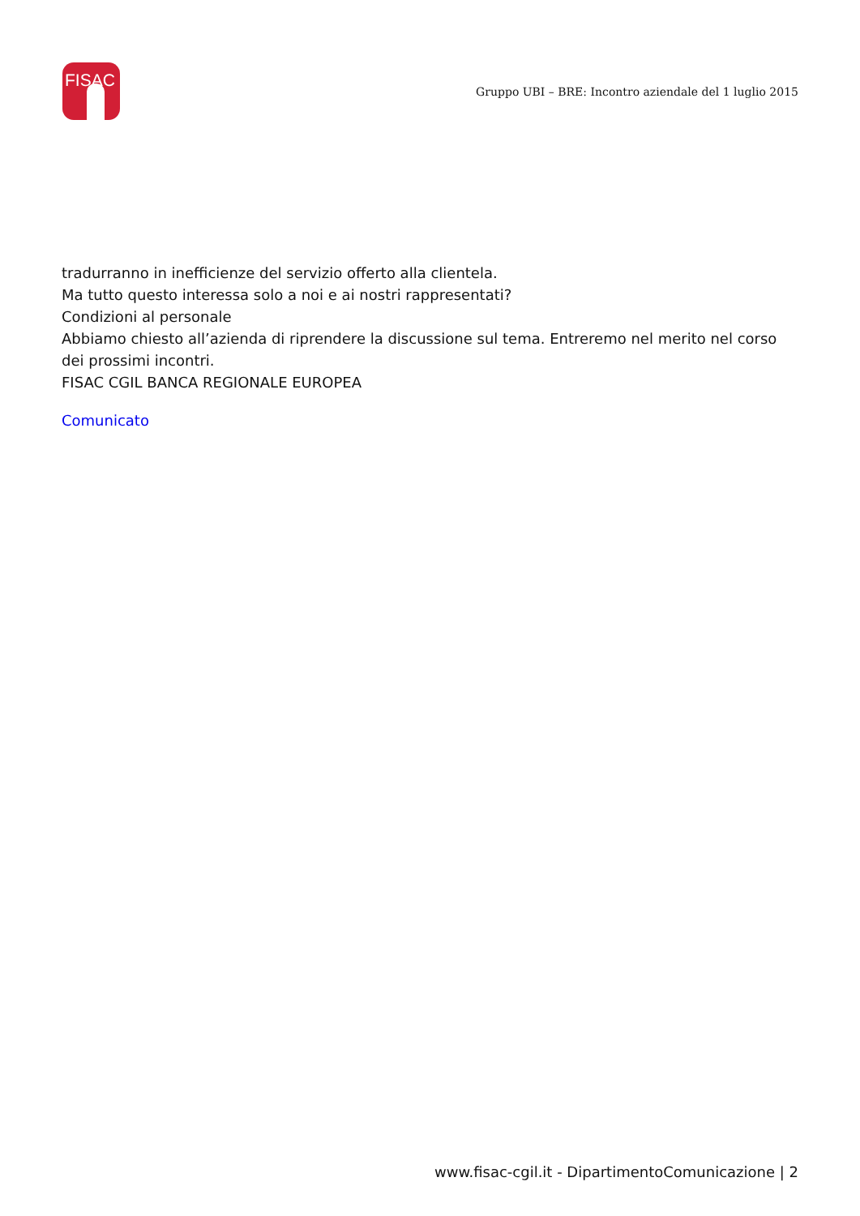FISAC
Gruppo UBI – BRE: Incontro aziendale del 1 luglio 2015
tradurranno in inefficienze del servizio offerto alla clientela.
Ma tutto questo interessa solo a noi e ai nostri rappresentati?
Condizioni al personale
Abbiamo chiesto all’azienda di riprendere la discussione sul tema. Entreremo nel merito nel corso dei prossimi incontri.
FISAC CGIL BANCA REGIONALE EUROPEA
Comunicato
www.fisac-cgil.it - DipartimentoComunicazione | 2